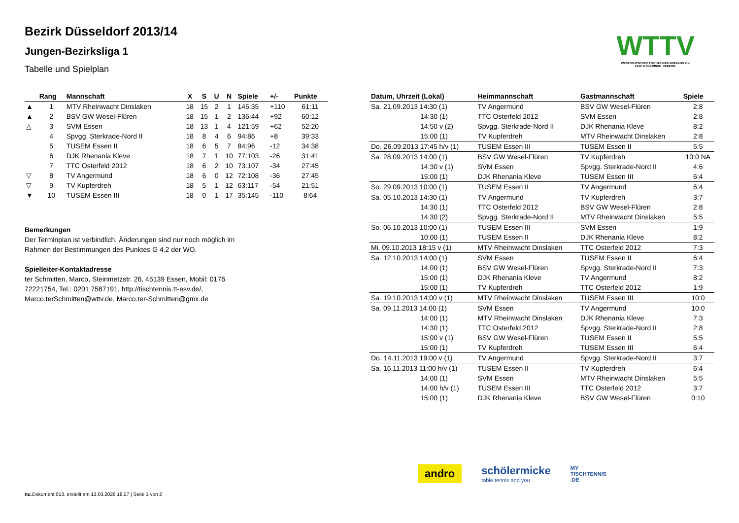Bezirk Düsseldorf 2013/14
Jungen-Bezirksliga 1
Tabelle und Spielplan
WTTV
WESTDEUTSCHER TISCHTENNIS-VERBAND E.V.
FAIR. DYNAMISCH. VEREINT.
| | Rang | Mannschaft | X | S | U | N | Spiele | +/- | Punkte |
| --- | --- | --- | --- | --- | --- | --- | --- | --- | --- |
| ▲ | 1 | MTV Rheinwacht Dinslaken | 18 | 15 | 2 | 1 | 145:35 | +110 | 61:11 |
| ▲ | 2 | BSV GW Wesel-Flüren | 18 | 15 | 1 | 2 | 136:44 | +92 | 60:12 |
| △ | 3 | SVM Essen | 18 | 13 | 1 | 4 | 121:59 | +62 | 52:20 |
| | 4 | Spvgg. Sterkrade-Nord II | 18 | 8 | 4 | 6 | 94:86 | +8 | 39:33 |
| | 5 | TUSEM Essen II | 18 | 6 | 5 | 7 | 84:96 | -12 | 34:38 |
| | 6 | DJK Rhenania Kleve | 18 | 7 | 1 | 10 | 77:103 | -26 | 31:41 |
| | 7 | TTC Osterfeld 2012 | 18 | 6 | 2 | 10 | 73:107 | -34 | 27:45 |
| ▽ | 8 | TV Angermund | 18 | 6 | 0 | 12 | 72:108 | -36 | 27:45 |
| ▽ | 9 | TV Kupferdreh | 18 | 5 | 1 | 12 | 63:117 | -54 | 21:51 |
| ▼ | 10 | TUSEM Essen III | 18 | 0 | 1 | 17 | 35:145 | -110 | 8:64 |
Bemerkungen
Der Terminplan ist verbindlich. Änderungen sind nur noch möglich im Rahmen der Bestimmungen des Punktes G 4.2 der WO.
Spielleiter-Kontaktadresse
ter Schmitten, Marco, Steinmetzstr. 26, 45139 Essen, Mobil: 0176 72221754, Tel.: 0201 7587191, http://tischtennis.tt-esv.de/, Marco.terSchmitten@wttv.de, Marco.ter-Schmitten@gmx.de
| Datum, Uhrzeit (Lokal) | Heimmannschaft | Gastmannschaft | Spiele |
| --- | --- | --- | --- |
| Sa. 21.09.2013 14:30 (1) | TV Angermund | BSV GW Wesel-Flüren | 2:8 |
| 14:30 (1) | TTC Osterfeld 2012 | SVM Essen | 2:8 |
| 14:50 v (2) | Spvgg. Sterkrade-Nord II | DJK Rhenania Kleve | 8:2 |
| 15:00 (1) | TV Kupferdreh | MTV Rheinwacht Dinslaken | 2:8 |
| Do. 26.09.2013 17:45 h/v (1) | TUSEM Essen III | TUSEM Essen II | 5:5 |
| Sa. 28.09.2013 14:00 (1) | BSV GW Wesel-Flüren | TV Kupferdreh | 10:0 NA |
| 14:30 v (1) | SVM Essen | Spvgg. Sterkrade-Nord II | 4:6 |
| 15:00 (1) | DJK Rhenania Kleve | TUSEM Essen III | 6:4 |
| So. 29.09.2013 10:00 (1) | TUSEM Essen II | TV Angermund | 6:4 |
| Sa. 05.10.2013 14:30 (1) | TV Angermund | TV Kupferdreh | 3:7 |
| 14:30 (1) | TTC Osterfeld 2012 | BSV GW Wesel-Flüren | 2:8 |
| 14:30 (2) | Spvgg. Sterkrade-Nord II | MTV Rheinwacht Dinslaken | 5:5 |
| So. 06.10.2013 10:00 (1) | TUSEM Essen III | SVM Essen | 1:9 |
| 10:00 (1) | TUSEM Essen II | DJK Rhenania Kleve | 8:2 |
| Mi. 09.10.2013 18:15 v (1) | MTV Rheinwacht Dinslaken | TTC Osterfeld 2012 | 7:3 |
| Sa. 12.10.2013 14:00 (1) | SVM Essen | TUSEM Essen II | 6:4 |
| 14:00 (1) | BSV GW Wesel-Flüren | Spvgg. Sterkrade-Nord II | 7:3 |
| 15:00 (1) | DJK Rhenania Kleve | TV Angermund | 8:2 |
| 15:00 (1) | TV Kupferdreh | TTC Osterfeld 2012 | 1:9 |
| Sa. 19.10.2013 14:00 v (1) | MTV Rheinwacht Dinslaken | TUSEM Essen III | 10:0 |
| Sa. 09.11.2013 14:00 (1) | SVM Essen | TV Angermund | 10:0 |
| 14:00 (1) | MTV Rheinwacht Dinslaken | DJK Rhenania Kleve | 7:3 |
| 14:30 (1) | TTC Osterfeld 2012 | Spvgg. Sterkrade-Nord II | 2:8 |
| 15:00 v (1) | BSV GW Wesel-Flüren | TUSEM Essen II | 5:5 |
| 15:00 (1) | TV Kupferdreh | TUSEM Essen III | 6:4 |
| Do. 14.11.2013 19:00 v (1) | TV Angermund | Spvgg. Sterkrade-Nord II | 3:7 |
| Sa. 16.11.2013 11:00 h/v (1) | TUSEM Essen II | TV Kupferdreh | 6:4 |
| 14:00 (1) | SVM Essen | MTV Rheinwacht Dinslaken | 5:5 |
| 14:00 h/v (1) | TUSEM Essen III | TTC Osterfeld 2012 | 3:7 |
| 15:00 (1) | DJK Rhenania Kleve | BSV GW Wesel-Flüren | 0:10 |
andro
schölermicke
table tennis and you
MY
TISCHTENNIS
.DE
nu.Dokument 013, erstellt am 13.03.2026 18:27 | Seite 1 von 2